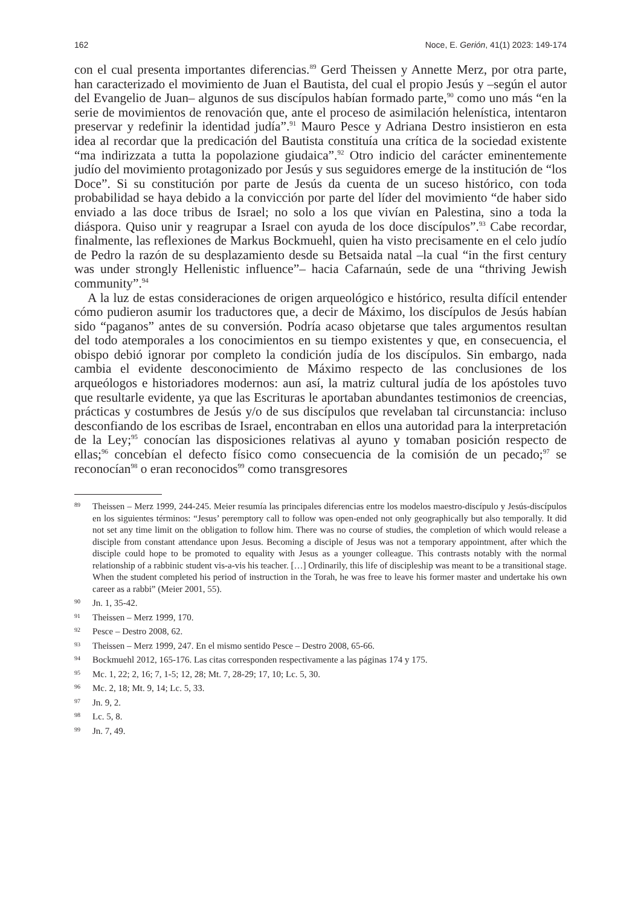162 Noce, E. Gerión, 41(1) 2023: 149-174
con el cual presenta importantes diferencias.<sup>89</sup> Gerd Theissen y Annette Merz, por otra parte, han caracterizado el movimiento de Juan el Bautista, del cual el propio Jesús y –según el autor del Evangelio de Juan– algunos de sus discípulos habían formado parte,<sup>90</sup> como uno más “en la serie de movimientos de renovación que, ante el proceso de asimilación helenística, intentaron preservar y redefinir la identidad judía”.<sup>91</sup> Mauro Pesce y Adriana Destro insistieron en esta idea al recordar que la predicación del Bautista constituía una crítica de la sociedad existente “ma indirizzata a tutta la popolazione giudaica”.<sup>92</sup> Otro indicio del carácter eminentemente judío del movimiento protagonizado por Jesús y sus seguidores emerge de la institución de “los Doce”. Si su constitución por parte de Jesús da cuenta de un suceso histórico, con toda probabilidad se haya debido a la convicción por parte del líder del movimiento “de haber sido enviado a las doce tribus de Israel; no solo a los que vivían en Palestina, sino a toda la diáspora. Quiso unir y reagrupar a Israel con ayuda de los doce discípulos”.<sup>93</sup> Cabe recordar, finalmente, las reflexiones de Markus Bockmuehl, quien ha visto precisamente en el celo judío de Pedro la razón de su desplazamiento desde su Betsaida natal –la cual “in the first century was under strongly Hellenistic influence”– hacia Cafarnaún, sede de una “thriving Jewish community”.<sup>94</sup>
A la luz de estas consideraciones de origen arqueológico e histórico, resulta difícil entender cómo pudieron asumir los traductores que, a decir de Máximo, los discípulos de Jesús habían sido “paganos” antes de su conversión. Podría acaso objetarse que tales argumentos resultan del todo atemporales a los conocimientos en su tiempo existentes y que, en consecuencia, el obispo debió ignorar por completo la condición judía de los discípulos. Sin embargo, nada cambia el evidente desconocimiento de Máximo respecto de las conclusiones de los arqueólogos e historiadores modernos: aun así, la matriz cultural judía de los apóstoles tuvo que resultarle evidente, ya que las Escrituras le aportaban abundantes testimonios de creencias, prácticas y costumbres de Jesús y/o de sus discípulos que revelaban tal circunstancia: incluso desconfiando de los escribas de Israel, encontraban en ellos una autoridad para la interpretación de la Ley;<sup>95</sup> conocían las disposiciones relativas al ayuno y tomaban posición respecto de ellas;<sup>96</sup> concebían el defecto físico como consecuencia de la comisión de un pecado;<sup>97</sup> se reconocían<sup>98</sup> o eran reconocidos<sup>99</sup> como transgresores
89 Theissen – Merz 1999, 244-245. Meier resumía las principales diferencias entre los modelos maestro-discípulo y Jesús-discípulos en los siguientes términos: “Jesus’ peremptory call to follow was open-ended not only geographically but also temporally. It did not set any time limit on the obligation to follow him. There was no course of studies, the completion of which would release a disciple from constant attendance upon Jesus. Becoming a disciple of Jesus was not a temporary appointment, after which the disciple could hope to be promoted to equality with Jesus as a younger colleague. This contrasts notably with the normal relationship of a rabbinic student vis-a-vis his teacher. […] Ordinarily, this life of discipleship was meant to be a transitional stage. When the student completed his period of instruction in the Torah, he was free to leave his former master and undertake his own career as a rabbi” (Meier 2001, 55).
90 Jn. 1, 35-42.
91 Theissen – Merz 1999, 170.
92 Pesce – Destro 2008, 62.
93 Theissen – Merz 1999, 247. En el mismo sentido Pesce – Destro 2008, 65-66.
94 Bockmuehl 2012, 165-176. Las citas corresponden respectivamente a las páginas 174 y 175.
95 Mc. 1, 22; 2, 16; 7, 1-5; 12, 28; Mt. 7, 28-29; 17, 10; Lc. 5, 30.
96 Mc. 2, 18; Mt. 9, 14; Lc. 5, 33.
97 Jn. 9, 2.
98 Lc. 5, 8.
99 Jn. 7, 49.